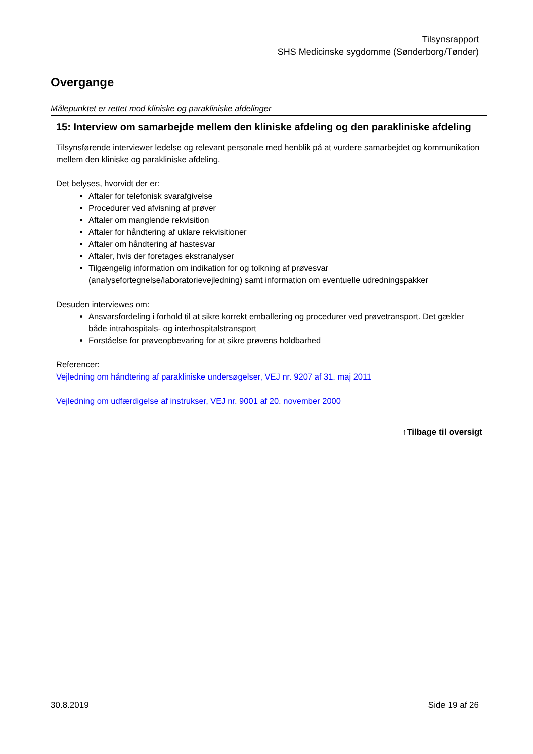Tilsynsrapport
SHS Medicinske sygdomme (Sønderborg/Tønder)
Overgange
Målepunktet er rettet mod kliniske og parakliniske afdelinger
| 15: Interview om samarbejde mellem den kliniske afdeling og den parakliniske afdeling |
| Tilsynsførende interviewer ledelse og relevant personale med henblik på at vurdere samarbejdet og kommunikation mellem den kliniske og parakliniske afdeling. Det belyses, hvorvidt der er: Aftaler for telefonisk svarafgivelse Procedurer ved afvisning af prøver Aftaler om manglende rekvisition Aftaler for håndtering af uklare rekvisitioner Aftaler om håndtering af hastesvar Aftaler, hvis der foretages ekstranalyser Tilgængelig information om indikation for og tolkning af prøvesvar (analysefortegnelse/laboratorievejledning) samt information om eventuelle udredningspakker Desuden interviewes om: Ansvarsfordeling i forhold til at sikre korrekt emballering og procedurer ved prøvetransport. Det gælder både intrahospitals- og interhospitalstransport Forståelse for prøveopbevaring for at sikre prøvens holdbarhed Referencer: Vejledning om håndtering af parakliniske undersøgelser, VEJ nr. 9207 af 31. maj 2011 Vejledning om udfærdigelse af instrukser, VEJ nr. 9001 af 20. november 2000 |
↑Tilbage til oversigt
30.8.2019 Side 19 af 26